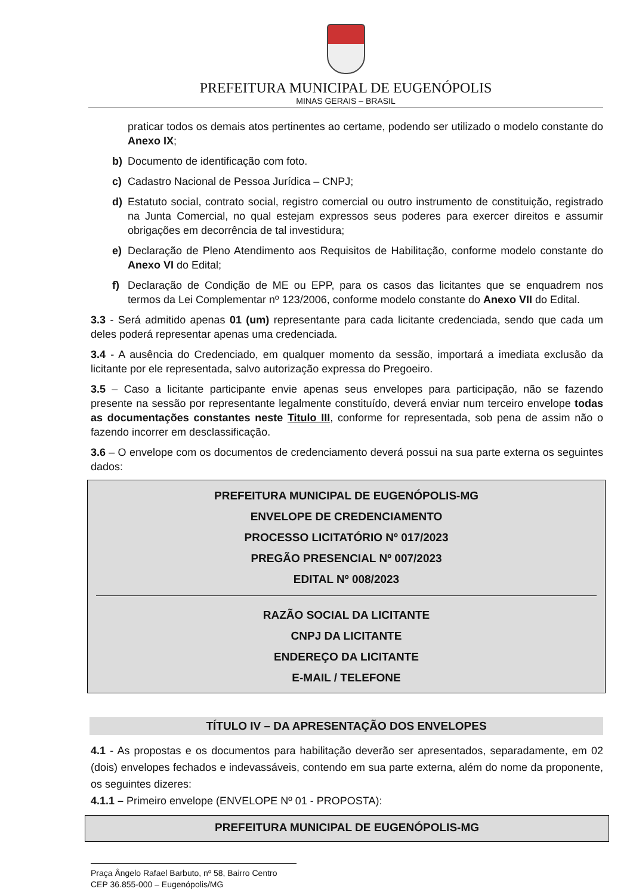PREFEITURA MUNICIPAL DE EUGENÓPOLIS
MINAS GERAIS – BRASIL
praticar todos os demais atos pertinentes ao certame, podendo ser utilizado o modelo constante do Anexo IX;
b) Documento de identificação com foto.
c) Cadastro Nacional de Pessoa Jurídica – CNPJ;
d) Estatuto social, contrato social, registro comercial ou outro instrumento de constituição, registrado na Junta Comercial, no qual estejam expressos seus poderes para exercer direitos e assumir obrigações em decorrência de tal investidura;
e) Declaração de Pleno Atendimento aos Requisitos de Habilitação, conforme modelo constante do Anexo VI do Edital;
f) Declaração de Condição de ME ou EPP, para os casos das licitantes que se enquadrem nos termos da Lei Complementar nº 123/2006, conforme modelo constante do Anexo VII do Edital.
3.3 - Será admitido apenas 01 (um) representante para cada licitante credenciada, sendo que cada um deles poderá representar apenas uma credenciada.
3.4 - A ausência do Credenciado, em qualquer momento da sessão, importará a imediata exclusão da licitante por ele representada, salvo autorização expressa do Pregoeiro.
3.5 – Caso a licitante participante envie apenas seus envelopes para participação, não se fazendo presente na sessão por representante legalmente constituído, deverá enviar num terceiro envelope todas as documentações constantes neste Titulo III, conforme for representada, sob pena de assim não o fazendo incorrer em desclassificação.
3.6 – O envelope com os documentos de credenciamento deverá possui na sua parte externa os seguintes dados:
PREFEITURA MUNICIPAL DE EUGENÓPOLIS-MG
ENVELOPE DE CREDENCIAMENTO
PROCESSO LICITATÓRIO Nº 017/2023
PREGÃO PRESENCIAL Nº 007/2023
EDITAL Nº 008/2023
RAZÃO SOCIAL DA LICITANTE
CNPJ DA LICITANTE
ENDEREÇO DA LICITANTE
E-MAIL / TELEFONE
TÍTULO IV – DA APRESENTAÇÃO DOS ENVELOPES
4.1 - As propostas e os documentos para habilitação deverão ser apresentados, separadamente, em 02 (dois) envelopes fechados e indevassáveis, contendo em sua parte externa, além do nome da proponente, os seguintes dizeres:
4.1.1 – Primeiro envelope (ENVELOPE Nº 01 - PROPOSTA):
PREFEITURA MUNICIPAL DE EUGENÓPOLIS-MG
Praça Ângelo Rafael Barbuto, nº 58, Bairro Centro
CEP 36.855-000 – Eugenópolis/MG